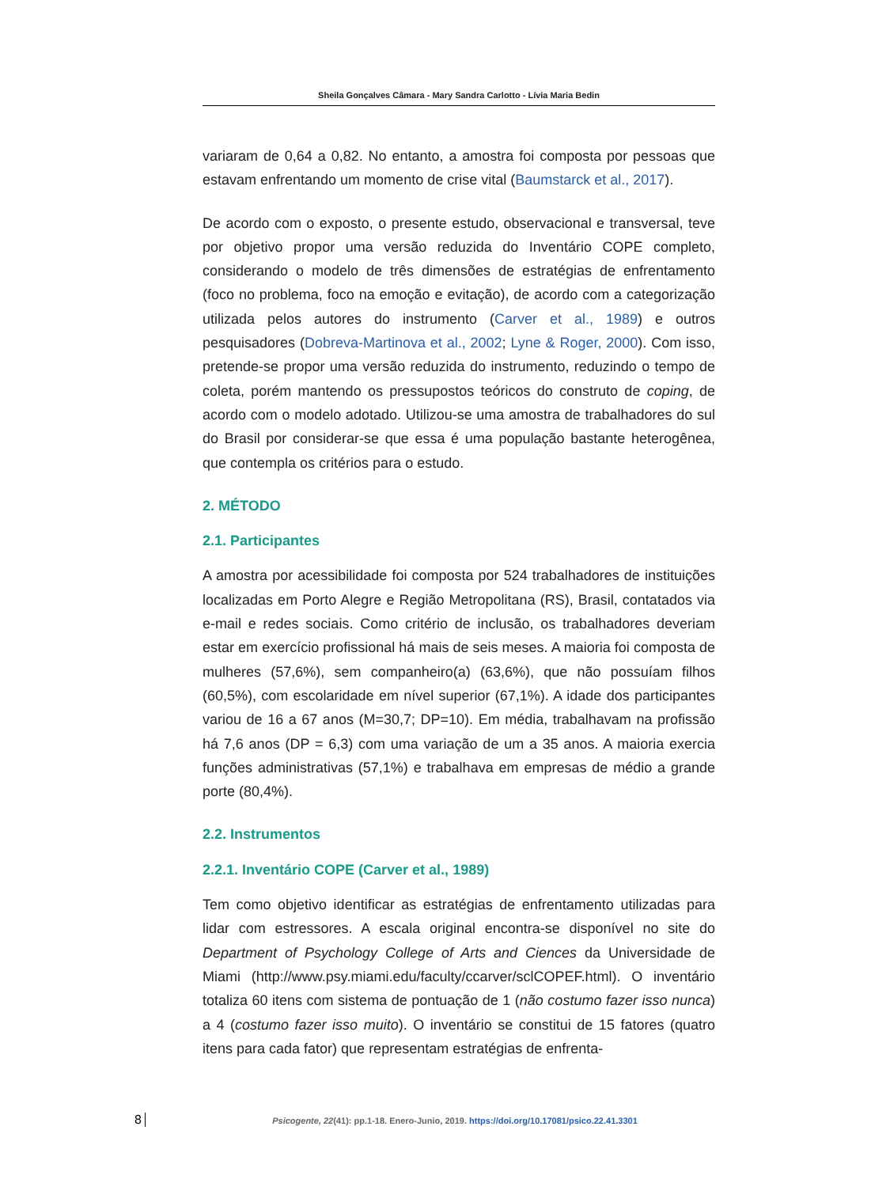Sheila Gonçalves Câmara - Mary Sandra Carlotto - Lívia Maria Bedin
variaram de 0,64 a 0,82. No entanto, a amostra foi composta por pessoas que estavam enfrentando um momento de crise vital (Baumstarck et al., 2017).
De acordo com o exposto, o presente estudo, observacional e transversal, teve por objetivo propor uma versão reduzida do Inventário COPE completo, considerando o modelo de três dimensões de estratégias de enfrentamento (foco no problema, foco na emoção e evitação), de acordo com a categorização utilizada pelos autores do instrumento (Carver et al., 1989) e outros pesquisadores (Dobreva-Martinova et al., 2002; Lyne & Roger, 2000). Com isso, pretende-se propor uma versão reduzida do instrumento, reduzindo o tempo de coleta, porém mantendo os pressupostos teóricos do construto de coping, de acordo com o modelo adotado. Utilizou-se uma amostra de trabalhadores do sul do Brasil por considerar-se que essa é uma população bastante heterogênea, que contempla os critérios para o estudo.
2. MÉTODO
2.1. Participantes
A amostra por acessibilidade foi composta por 524 trabalhadores de instituições localizadas em Porto Alegre e Região Metropolitana (RS), Brasil, contatados via e-mail e redes sociais. Como critério de inclusão, os trabalhadores deveriam estar em exercício profissional há mais de seis meses. A maioria foi composta de mulheres (57,6%), sem companheiro(a) (63,6%), que não possuíam filhos (60,5%), com escolaridade em nível superior (67,1%). A idade dos participantes variou de 16 a 67 anos (M=30,7; DP=10). Em média, trabalhavam na profissão há 7,6 anos (DP = 6,3) com uma variação de um a 35 anos. A maioria exercia funções administrativas (57,1%) e trabalhava em empresas de médio a grande porte (80,4%).
2.2. Instrumentos
2.2.1. Inventário COPE (Carver et al., 1989)
Tem como objetivo identificar as estratégias de enfrentamento utilizadas para lidar com estressores. A escala original encontra-se disponível no site do Department of Psychology College of Arts and Ciences da Universidade de Miami (http://www.psy.miami.edu/faculty/ccarver/sclCOPEF.html). O inventário totaliza 60 itens com sistema de pontuação de 1 (não costumo fazer isso nunca) a 4 (costumo fazer isso muito). O inventário se constitui de 15 fatores (quatro itens para cada fator) que representam estratégias de enfrenta-
8
Psicogente, 22(41): pp.1-18. Enero-Junio, 2019. https://doi.org/10.17081/psico.22.41.3301